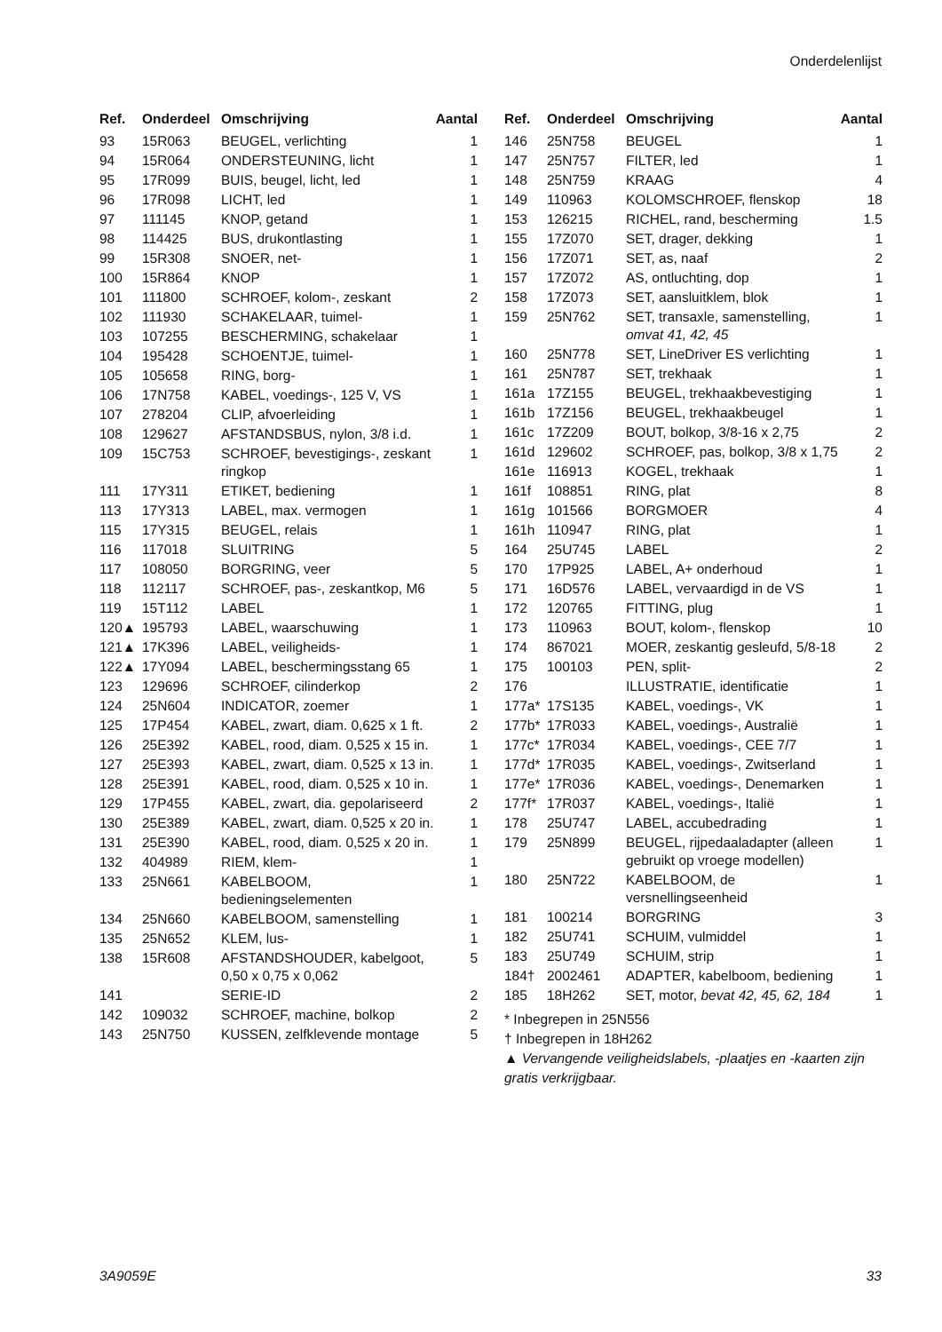Onderdelenlijst
| Ref. | Onderdeel | Omschrijving | Aantal |
| --- | --- | --- | --- |
| 93 | 15R063 | BEUGEL, verlichting | 1 |
| 94 | 15R064 | ONDERSTEUNING, licht | 1 |
| 95 | 17R099 | BUIS, beugel, licht, led | 1 |
| 96 | 17R098 | LICHT, led | 1 |
| 97 | 111145 | KNOP, getand | 1 |
| 98 | 114425 | BUS, drukontlasting | 1 |
| 99 | 15R308 | SNOER, net- | 1 |
| 100 | 15R864 | KNOP | 1 |
| 101 | 111800 | SCHROEF, kolom-, zeskant | 2 |
| 102 | 111930 | SCHAKELAAR, tuimel- | 1 |
| 103 | 107255 | BESCHERMING, schakelaar | 1 |
| 104 | 195428 | SCHOENTJE, tuimel- | 1 |
| 105 | 105658 | RING, borg- | 1 |
| 106 | 17N758 | KABEL, voedings-, 125 V, VS | 1 |
| 107 | 278204 | CLIP, afvoerleiding | 1 |
| 108 | 129627 | AFSTANDSBUS, nylon, 3/8 i.d. | 1 |
| 109 | 15C753 | SCHROEF, bevestigings-, zeskant ringkop | 1 |
| 111 | 17Y311 | ETIKET, bediening | 1 |
| 113 | 17Y313 | LABEL, max. vermogen | 1 |
| 115 | 17Y315 | BEUGEL, relais | 1 |
| 116 | 117018 | SLUITRING | 5 |
| 117 | 108050 | BORGRING, veer | 5 |
| 118 | 112117 | SCHROEF, pas-, zeskantkop, M6 | 5 |
| 119 | 15T112 | LABEL | 1 |
| 120▲ | 195793 | LABEL, waarschuwing | 1 |
| 121▲ | 17K396 | LABEL, veiligheids- | 1 |
| 122▲ | 17Y094 | LABEL, beschermingsstang 65 | 1 |
| 123 | 129696 | SCHROEF, cilinderkop | 2 |
| 124 | 25N604 | INDICATOR, zoemer | 1 |
| 125 | 17P454 | KABEL, zwart, diam. 0,625 x 1 ft. | 2 |
| 126 | 25E392 | KABEL, rood, diam. 0,525 x 15 in. | 1 |
| 127 | 25E393 | KABEL, zwart, diam. 0,525 x 13 in. | 1 |
| 128 | 25E391 | KABEL, rood, diam. 0,525 x 10 in. | 1 |
| 129 | 17P455 | KABEL, zwart, dia. gepolariseerd | 2 |
| 130 | 25E389 | KABEL, zwart, diam. 0,525 x 20 in. | 1 |
| 131 | 25E390 | KABEL, rood, diam. 0,525 x 20 in. | 1 |
| 132 | 404989 | RIEM, klem- | 1 |
| 133 | 25N661 | KABELBOOM, bedieningselementen | 1 |
| 134 | 25N660 | KABELBOOM, samenstelling | 1 |
| 135 | 25N652 | KLEM, lus- | 1 |
| 138 | 15R608 | AFSTANDSHOUDER, kabelgoot, 0,50 x 0,75 x 0,062 | 5 |
| 141 | | SERIE-ID | 2 |
| 142 | 109032 | SCHROEF, machine, bolkop | 2 |
| 143 | 25N750 | KUSSEN, zelfklevende montage | 5 |
| Ref. | Onderdeel | Omschrijving | Aantal |
| --- | --- | --- | --- |
| 146 | 25N758 | BEUGEL | 1 |
| 147 | 25N757 | FILTER, led | 1 |
| 148 | 25N759 | KRAAG | 4 |
| 149 | 110963 | KOLOMSCHROEF, flenskop | 18 |
| 153 | 126215 | RICHEL, rand, bescherming | 1.5 |
| 155 | 17Z070 | SET, drager, dekking | 1 |
| 156 | 17Z071 | SET, as, naaf | 2 |
| 157 | 17Z072 | AS, ontluchting, dop | 1 |
| 158 | 17Z073 | SET, aansluitklem, blok | 1 |
| 159 | 25N762 | SET, transaxle, samenstelling, omvat 41, 42, 45 | 1 |
| 160 | 25N778 | SET, LineDriver ES verlichting | 1 |
| 161 | 25N787 | SET, trekhaak | 1 |
| 161a | 17Z155 | BEUGEL, trekhaakbevestiging | 1 |
| 161b | 17Z156 | BEUGEL, trekhaakbeugel | 1 |
| 161c | 17Z209 | BOUT, bolkop, 3/8-16 x 2,75 | 2 |
| 161d | 129602 | SCHROEF, pas, bolkop, 3/8 x 1,75 | 2 |
| 161e | 116913 | KOGEL, trekhaak | 1 |
| 161f | 108851 | RING, plat | 8 |
| 161g | 101566 | BORGMOER | 4 |
| 161h | 110947 | RING, plat | 1 |
| 164 | 25U745 | LABEL | 2 |
| 170 | 17P925 | LABEL, A+ onderhoud | 1 |
| 171 | 16D576 | LABEL, vervaardigd in de VS | 1 |
| 172 | 120765 | FITTING, plug | 1 |
| 173 | 110963 | BOUT, kolom-, flenskop | 10 |
| 174 | 867021 | MOER, zeskantig gesleufd, 5/8-18 | 2 |
| 175 | 100103 | PEN, split- | 2 |
| 176 | | ILLUSTRATIE, identificatie | 1 |
| 177a* | 17S135 | KABEL, voedings-, VK | 1 |
| 177b* | 17R033 | KABEL, voedings-, Australië | 1 |
| 177c* | 17R034 | KABEL, voedings-, CEE 7/7 | 1 |
| 177d* | 17R035 | KABEL, voedings-, Zwitserland | 1 |
| 177e* | 17R036 | KABEL, voedings-, Denemarken | 1 |
| 177f* | 17R037 | KABEL, voedings-, Italië | 1 |
| 178 | 25U747 | LABEL, accubedrading | 1 |
| 179 | 25N899 | BEUGEL, rijpedaaladapter (alleen gebruikt op vroege modellen) | 1 |
| 180 | 25N722 | KABELBOOM, de versnellingseenheid | 1 |
| 181 | 100214 | BORGRING | 3 |
| 182 | 25U741 | SCHUIM, vulmiddel | 1 |
| 183 | 25U749 | SCHUIM, strip | 1 |
| 184† | 2002461 | ADAPTER, kabelboom, bediening | 1 |
| 185 | 18H262 | SET, motor, bevat 42, 45, 62, 184 | 1 |
* Inbegrepen in 25N556
† Inbegrepen in 18H262
▲ Vervangende veiligheidslabels, -plaatjes en -kaarten zijn gratis verkrijgbaar.
3A9059E 33